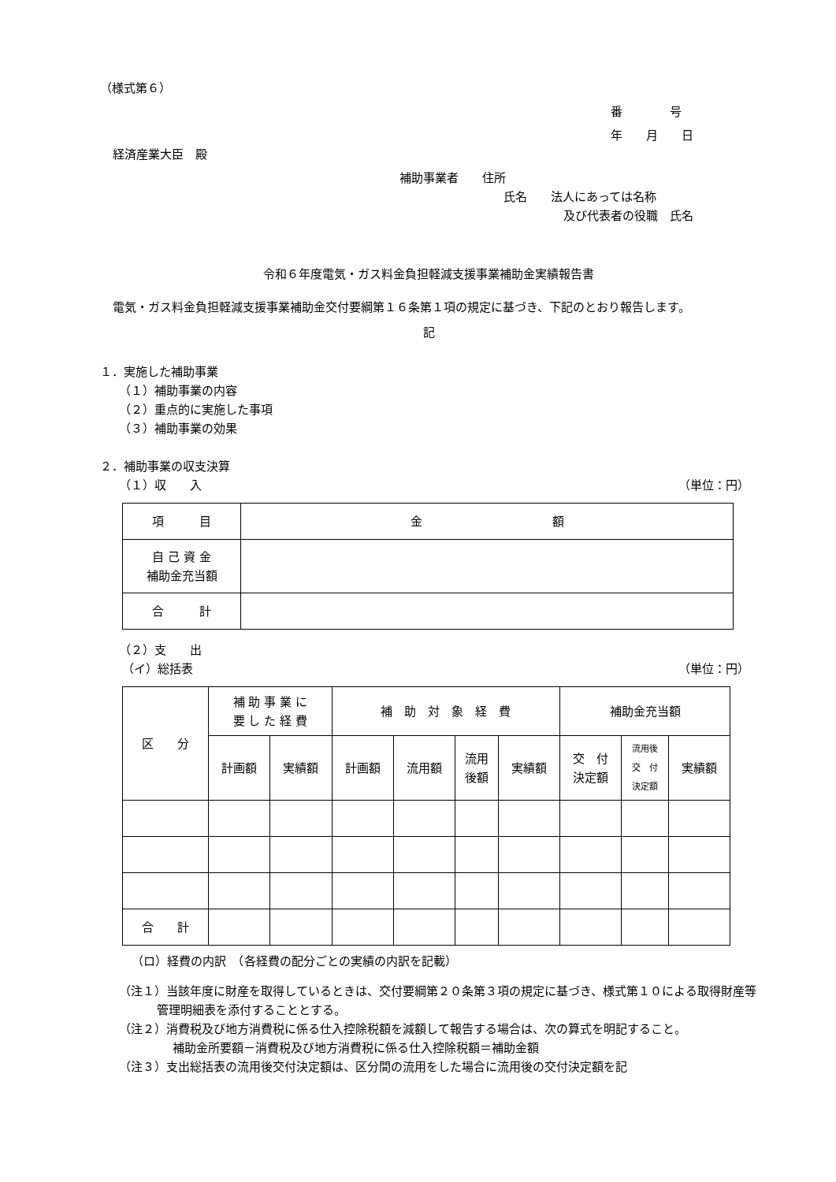（様式第６）
番　　　　号
年　　月　　日
経済産業大臣　殿
補助事業者　　住所
氏名　　法人にあっては名称
及び代表者の役職　氏名
令和６年度電気・ガス料金負担軽減支援事業補助金実績報告書
電気・ガス料金負担軽減支援事業補助金交付要綱第１６条第１項の規定に基づき、下記のとおり報告します。
記
１．実施した補助事業
（１）補助事業の内容
（２）重点的に実施した事項
（３）補助事業の効果
２．補助事業の収支決算
（１）収　　入 （単位：円）
| 項 目 | 金 額 |
| 自 己 資 金 補助金充当額 | |
| 合 計 | |
（２）支　　出
（イ）総括表 （単位：円）
| 区 分 | 補 助 事 業 に 要 し た 経 費 | | 補 助 対 象 経 費 | | | | 補助金充当額 | | |
| | 計画額 | 実績額 | 計画額 | 流用額 | 流用 後額 | 実績額 | 交 付 決定額 | 流用後 交 付 決定額 | 実績額 |
| 合 計 | | | | | | | | | |
（ロ）経費の内訳　（各経費の配分ごとの実績の内訳を記載）
（注１）当該年度に財産を取得しているときは、交付要綱第２０条第３項の規定に基づき、様式第１０による取得財産等管理明細表を添付することとする。
（注２）消費税及び地方消費税に係る仕入控除税額を減額して報告する場合は、次の算式を明記すること。
補助金所要額－消費税及び地方消費税に係る仕入控除税額＝補助金額
（注３）支出総括表の流用後交付決定額は、区分間の流用をした場合に流用後の交付決定額を記